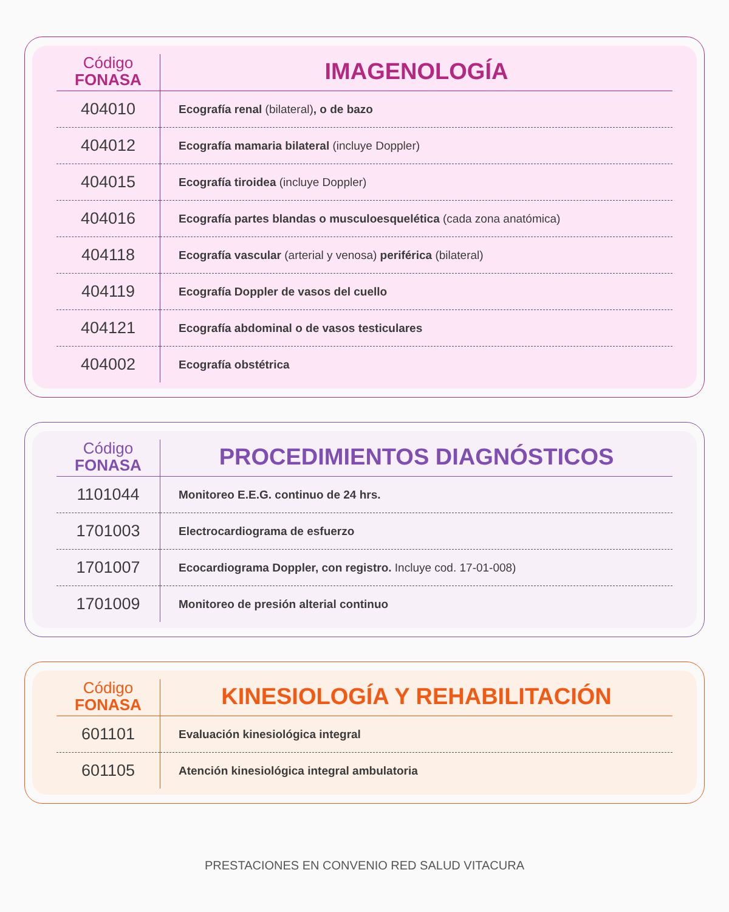| Código FONASA | IMAGENOLOGÍA |
| --- | --- |
| 404010 | Ecografía renal (bilateral) , o de bazo |
| 404012 | Ecografía mamaria bilateral (incluye Doppler) |
| 404015 | Ecografía tiroidea (incluye Doppler) |
| 404016 | Ecografía partes blandas o musculoesquelética (cada zona anatómica) |
| 404118 | Ecografía vascular (arterial y venosa) periférica (bilateral) |
| 404119 | Ecografía Doppler de vasos del cuello |
| 404121 | Ecografía abdominal o de vasos testiculares |
| 404002 | Ecografía obstétrica |
| Código FONASA | PROCEDIMIENTOS DIAGNÓSTICOS |
| --- | --- |
| 1101044 | Monitoreo E.E.G. continuo de 24 hrs. |
| 1701003 | Electrocardiograma de esfuerzo |
| 1701007 | Ecocardiograma Doppler, con registro. Incluye cod. 17-01-008) |
| 1701009 | Monitoreo de presión alterial continuo |
| Código FONASA | KINESIOLOGÍA Y REHABILITACIÓN |
| --- | --- |
| 601101 | Evaluación kinesiológica integral |
| 601105 | Atención kinesiológica integral ambulatoria |
PRESTACIONES EN CONVENIO RED SALUD VITACURA